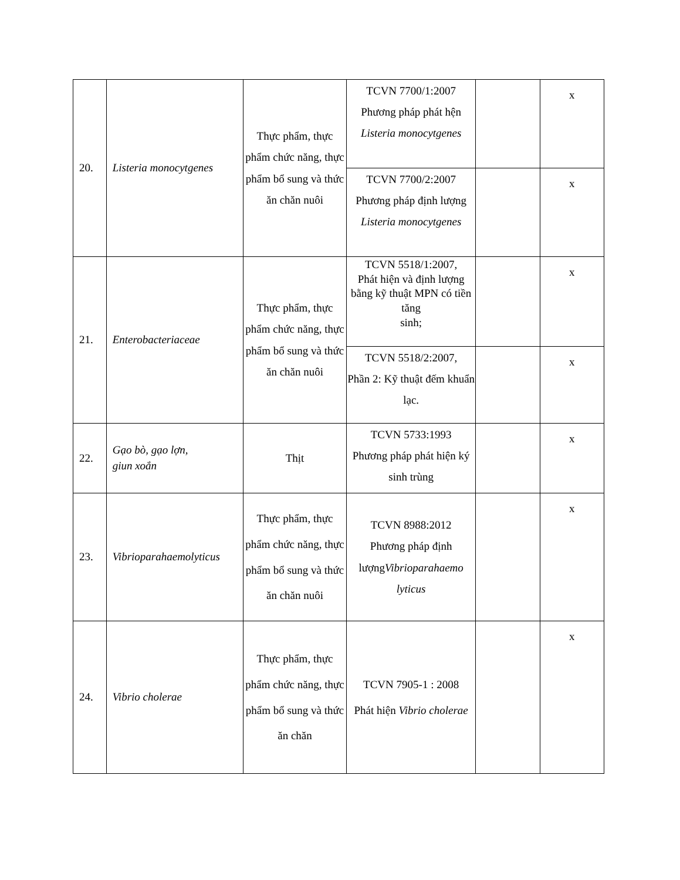| 20. | Listeria monocytgenes | Thực phẩm, thực phẩm chức năng, thực phẩm bổ sung và thức ăn chăn nuôi | TCVN 7700/1:2007 Phương pháp phát hện Listeria monocytgenes | | x |
| | | | TCVN 7700/2:2007 Phương pháp định lượng Listeria monocytgenes | | x |
| 21. | Enterobacteriaceae | Thực phẩm, thực phẩm chức năng, thực phẩm bổ sung và thức ăn chăn nuôi | TCVN 5518/1:2007, Phát hiện và định lượng bằng kỹ thuật MPN có tiền tăng sinh; | | x |
| | | | TCVN 5518/2:2007, Phần 2: Kỹ thuật đếm khuẩn lạc. | | x |
| 22. | Gạo bò, gạo lợn, giun xoắn | Thịt | TCVN 5733:1993 Phương pháp phát hiện ký sinh trùng | | x |
| 23. | Vibrioparahaemolyticus | Thực phẩm, thực phẩm chức năng, thực phẩm bổ sung và thức ăn chăn nuôi | TCVN 8988:2012 Phương pháp định lượng Vibrioparahaemo lyticus | | x |
| 24. | Vibrio cholerae | Thực phẩm, thực phẩm chức năng, thực phẩm bổ sung và thức ăn chăn | TCVN 7905-1 : 2008 Phát hiện Vibrio cholerae | | x |